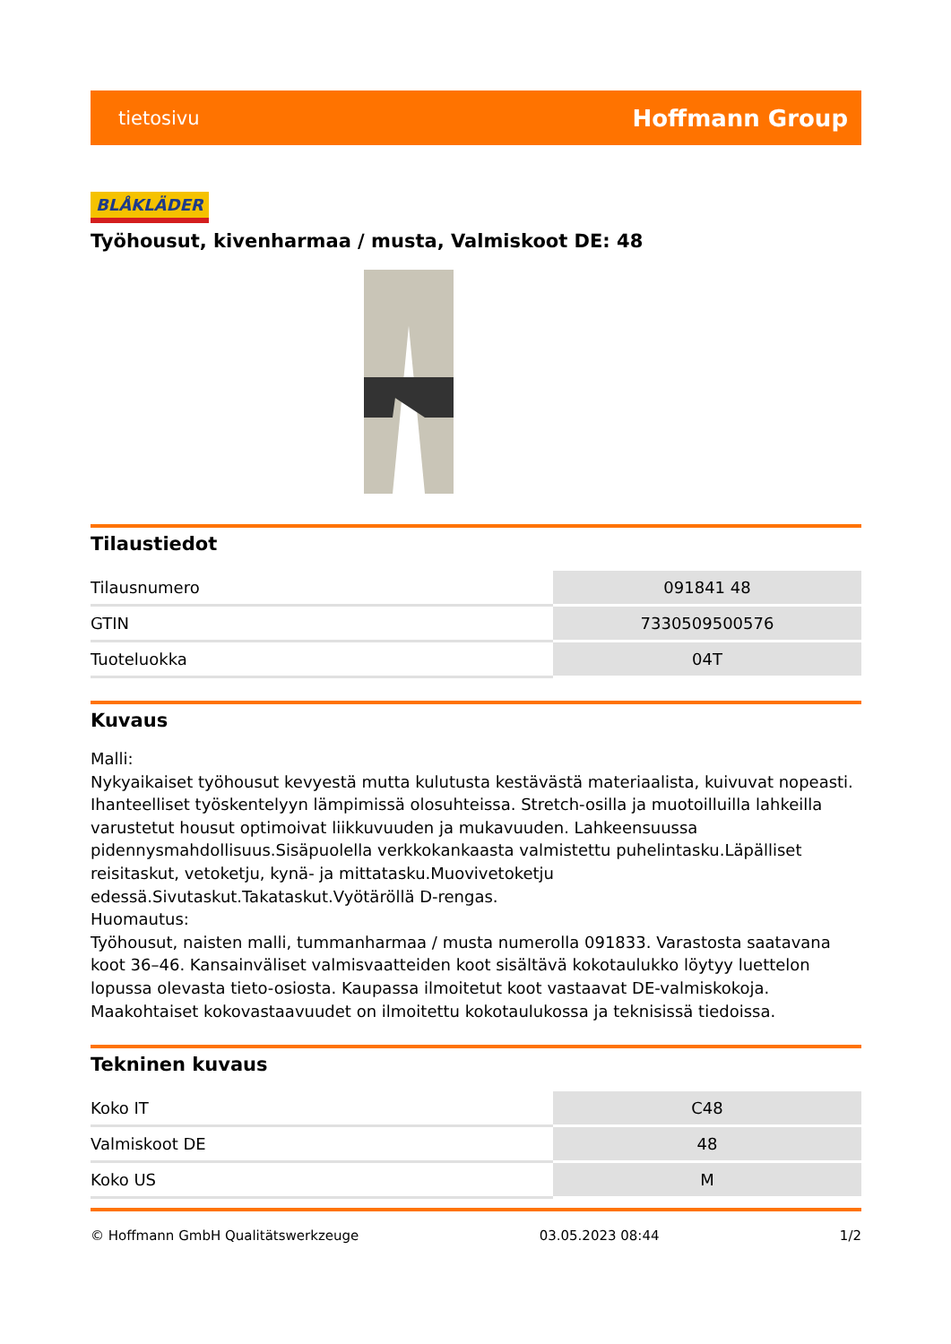tietosivu Hoffmann Group
BLÅKLÄDER
Työhousut, kivenharmaa / musta, Valmiskoot DE: 48
Tilaustiedot
| Tilausnumero | 091841 48 |
| GTIN | 7330509500576 |
| Tuoteluokka | 04T |
Kuvaus
Malli:
Nykyaikaiset työhousut kevyestä mutta kulutusta kestävästä materiaalista, kuivuvat nopeasti. Ihanteelliset työskentelyyn lämpimissä olosuhteissa. Stretch-osilla ja muotoilluilla lahkeilla varustetut housut optimoivat liikkuvuuden ja mukavuuden. Lahkeensuussa pidennysmahdollisuus.Sisäpuolella verkkokankaasta valmistettu puhelintasku.Läpälliset reisitaskut, vetoketju, kynä- ja mittatasku.Muovivetoketju edessä.Sivutaskut.Takataskut.Vyötäröllä D-rengas.
Huomautus:
Työhousut, naisten malli, tummanharmaa / musta numerolla 091833. Varastosta saatavana koot 36–46. Kansainväliset valmisvaatteiden koot sisältävä kokotaulukko löytyy luettelon lopussa olevasta tieto-osiosta. Kaupassa ilmoitetut koot vastaavat DE-valmiskokoja. Maakohtaiset kokovastaavuudet on ilmoitettu kokotaulukossa ja teknisissä tiedoissa.
Tekninen kuvaus
| Koko IT | C48 |
| Valmiskoot DE | 48 |
| Koko US | M |
© Hoffmann GmbH Qualitätswerkzeuge 03.05.2023 08:44 1/2